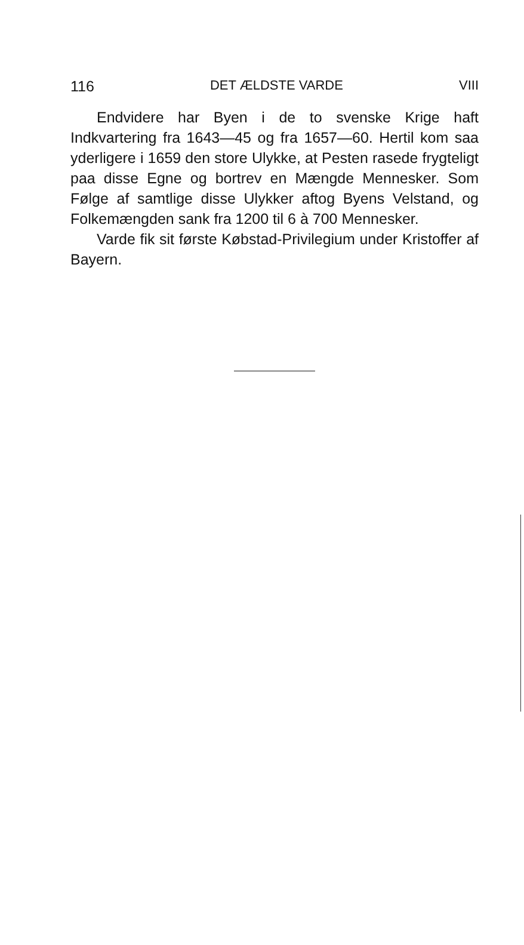116 DET ÆLDSTE VARDE VIII
Endvidere har Byen i de to svenske Krige haft Indkvartering fra 1643—45 og fra 1657—60. Hertil kom saa yderligere i 1659 den store Ulykke, at Pesten rasede frygteligt paa disse Egne og bortrev en Mængde Mennesker. Som Følge af samtlige disse Ulykker aftog Byens Velstand, og Folkemængden sank fra 1200 til 6 à 700 Mennesker.
Varde fik sit første Købstad-Privilegium under Kristoffer af Bayern.